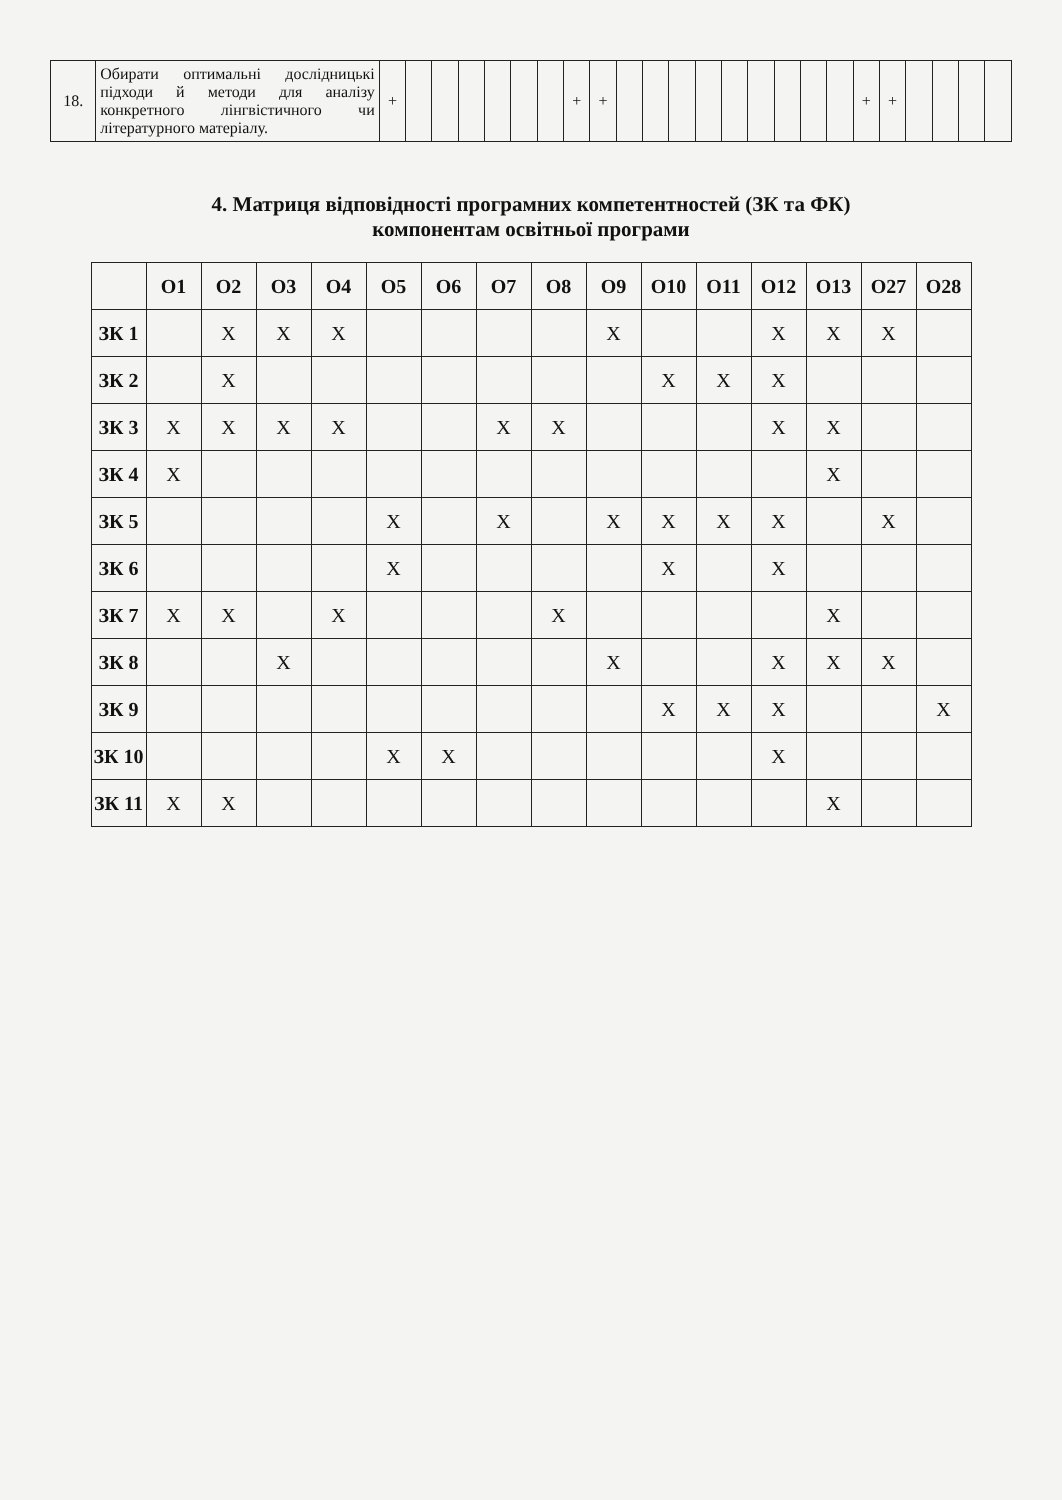| 18. | Обирати оптимальні дослідницькі підходи й методи для аналізу конкретного лінгвістичного чи літературного матеріалу. | + | | | | | | | + | + | | | | | | | | | | + | + | | | | |
4. Матриця відповідності програмних компетентностей (ЗК та ФК)
компонентам освітньої програми
| | О1 | О2 | О3 | О4 | О5 | О6 | О7 | О8 | О9 | О10 | О11 | О12 | О13 | О27 | О28 |
| --- | --- | --- | --- | --- | --- | --- | --- | --- | --- | --- | --- | --- | --- | --- | --- |
| ЗК 1 | | X | X | X | | | | | X | | | X | X | X | |
| ЗК 2 | | X | | | | | | | | X | X | X | | | |
| ЗК 3 | X | X | X | X | | | X | X | | | | X | X | | |
| ЗК 4 | X | | | | | | | | | | | | X | | |
| ЗК 5 | | | | | X | | X | | X | X | X | X | | X | |
| ЗК 6 | | | | | X | | | | | X | | X | | | |
| ЗК 7 | X | X | | X | | | | X | | | | | X | | |
| ЗК 8 | | | X | | | | | | X | | | X | X | X | |
| ЗК 9 | | | | | | | | | | X | X | X | | | X |
| ЗК 10 | | | | | X | X | | | | | | X | | | |
| ЗК 11 | X | X | | | | | | | | | | | X | | |